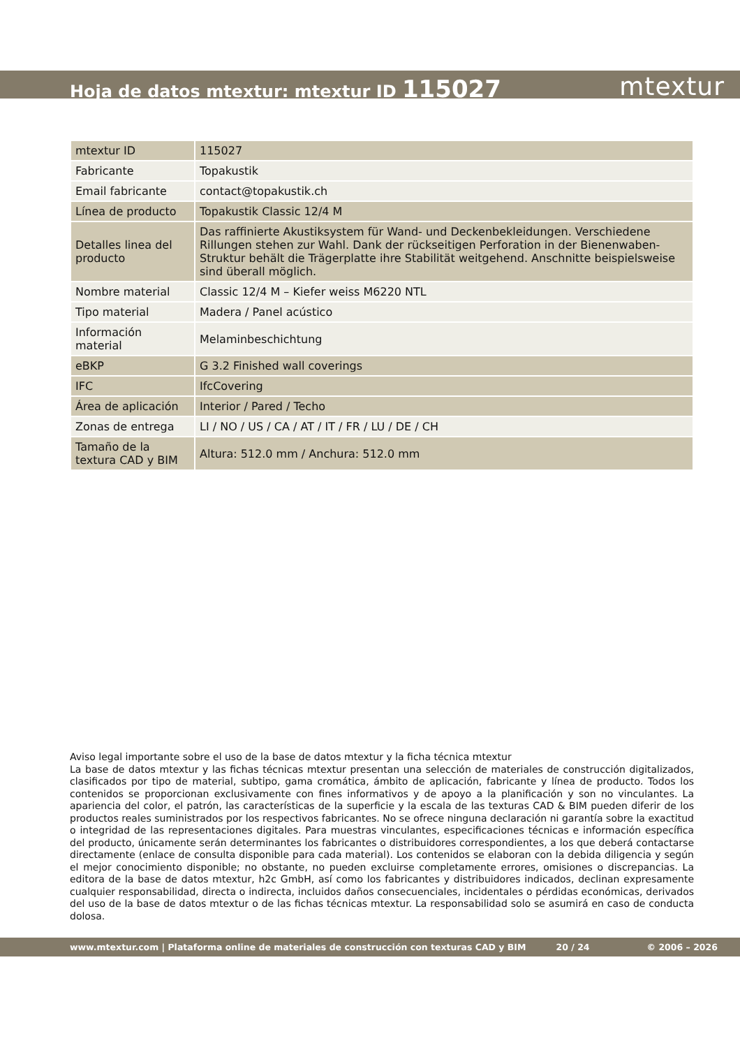Hoja de datos mtextur: mtextur ID 115027
mtextur
| mtextur ID | 115027 |
| Fabricante | Topakustik |
| Email fabricante | contact@topakustik.ch |
| Línea de producto | Topakustik Classic 12/4 M |
| Detalles linea del producto | Das raffinierte Akustiksystem für Wand- und Deckenbekleidungen. Verschiedene Rillungen stehen zur Wahl. Dank der rückseitigen Perforation in der Bienenwaben-Struktur behält die Trägerplatte ihre Stabilität weitgehend. Anschnitte beispielsweise sind überall möglich. |
| Nombre material | Classic 12/4 M – Kiefer weiss M6220 NTL |
| Tipo material | Madera / Panel acústico |
| Información material | Melaminbeschichtung |
| eBKP | G 3.2 Finished wall coverings |
| IFC | IfcCovering |
| Área de aplicación | Interior / Pared / Techo |
| Zonas de entrega | LI / NO / US / CA / AT / IT / FR / LU / DE / CH |
| Tamaño de la textura CAD y BIM | Altura: 512.0 mm / Anchura: 512.0 mm |
Aviso legal importante sobre el uso de la base de datos mtextur y la ficha técnica mtextur
La base de datos mtextur y las fichas técnicas mtextur presentan una selección de materiales de construcción digitalizados, clasificados por tipo de material, subtipo, gama cromática, ámbito de aplicación, fabricante y línea de producto. Todos los contenidos se proporcionan exclusivamente con fines informativos y de apoyo a la planificación y son no vinculantes. La apariencia del color, el patrón, las características de la superficie y la escala de las texturas CAD & BIM pueden diferir de los productos reales suministrados por los respectivos fabricantes. No se ofrece ninguna declaración ni garantía sobre la exactitud o integridad de las representaciones digitales. Para muestras vinculantes, especificaciones técnicas e información específica del producto, únicamente serán determinantes los fabricantes o distribuidores correspondientes, a los que deberá contactarse directamente (enlace de consulta disponible para cada material). Los contenidos se elaboran con la debida diligencia y según el mejor conocimiento disponible; no obstante, no pueden excluirse completamente errores, omisiones o discrepancias. La editora de la base de datos mtextur, h2c GmbH, así como los fabricantes y distribuidores indicados, declinan expresamente cualquier responsabilidad, directa o indirecta, incluidos daños consecuenciales, incidentales o pérdidas económicas, derivados del uso de la base de datos mtextur o de las fichas técnicas mtextur. La responsabilidad solo se asumirá en caso de conducta dolosa.
www.mtextur.com | Plataforma online de materiales de construcción con texturas CAD y BIM 20 / 24 © 2006 – 2026